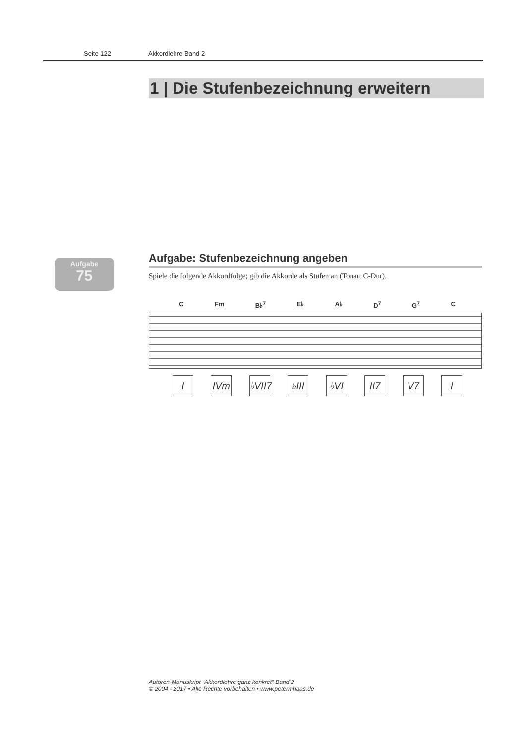Seite 122 Akkordlehre Band 2
1 | Die Stufenbezeichnung erweitern
Aufgabe
75
Aufgabe: Stufenbezeichnung angeben
Spiele die folgende Akkordfolge; gib die Akkorde als Stufen an (Tonart C-Dur).
C Fm B♭<sup>7</sup> E♭ A♭ D<sup>7</sup> G<sup>7</sup> C
I IVm ♭VII7
♭III
♭VI II7 V7 I
Autoren-Manuskript “Akkordlehre ganz konkret” Band 2
© 2004 - 2017 • Alle Rechte vorbehalten • www.petermhaas.de